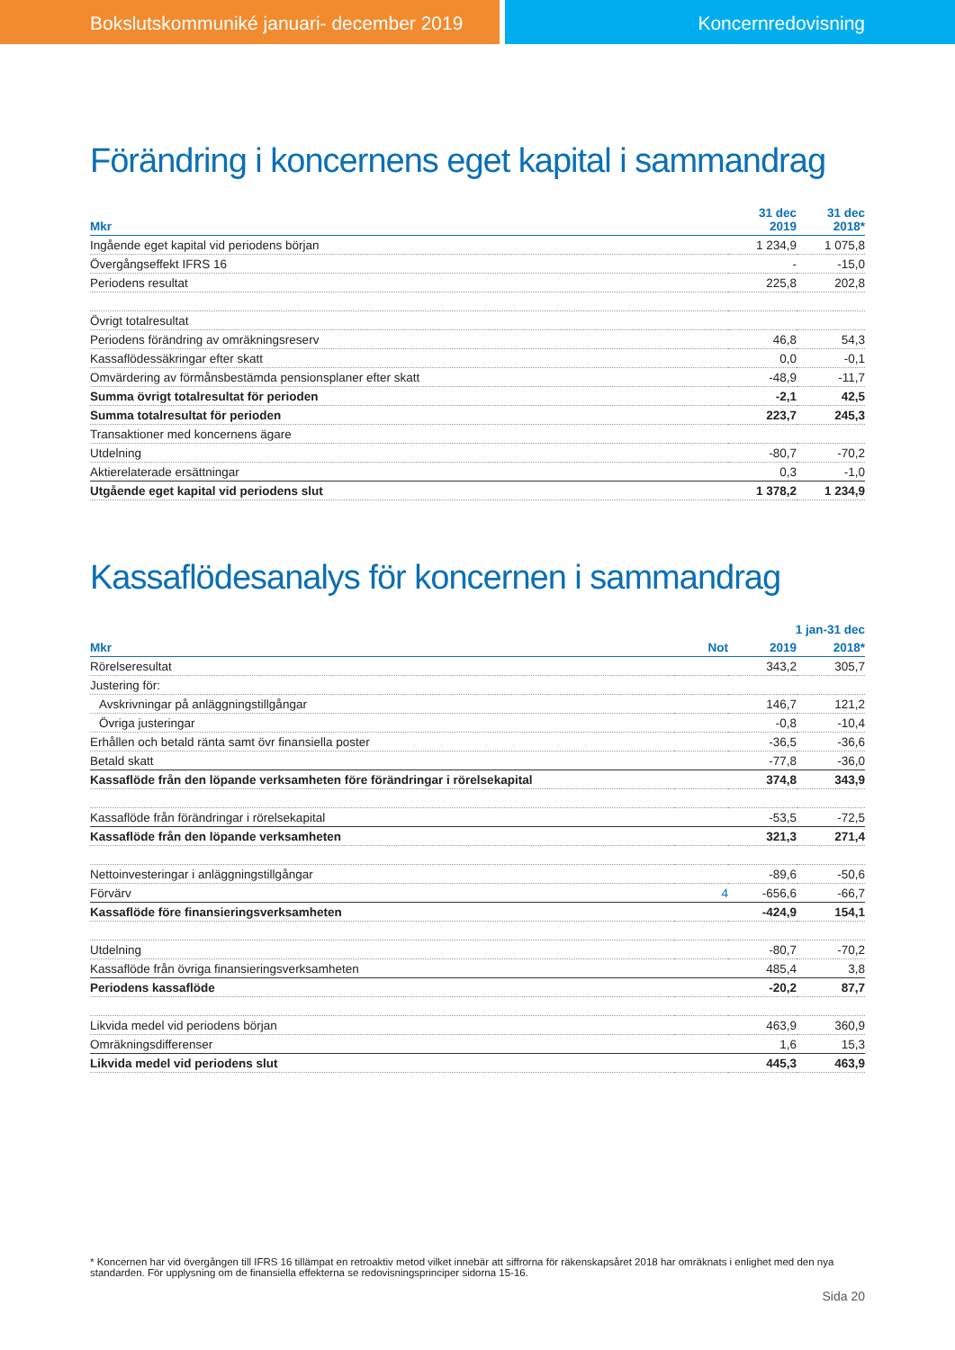Bokslutskommuniké januari- december 2019 Koncernredovisning
Förändring i koncernens eget kapital i sammandrag
| Mkr | 31 dec 2019 | 31 dec 2018* |
| --- | --- | --- |
| Ingående eget kapital vid periodens början | 1 234,9 | 1 075,8 |
| Övergångseffekt IFRS 16 | - | -15,0 |
| Periodens resultat | 225,8 | 202,8 |
| Övrigt totalresultat | | |
| Periodens förändring av omräkningsreserv | 46,8 | 54,3 |
| Kassaflödessäkringar efter skatt | 0,0 | -0,1 |
| Omvärdering av förmånsbestämda pensionsplaner efter skatt | -48,9 | -11,7 |
| Summa övrigt totalresultat för perioden | -2,1 | 42,5 |
| Summa totalresultat för perioden | 223,7 | 245,3 |
| Transaktioner med koncernens ägare | | |
| Utdelning | -80,7 | -70,2 |
| Aktierelaterade ersättningar | 0,3 | -1,0 |
| Utgående eget kapital vid periodens slut | 1 378,2 | 1 234,9 |
Kassaflödesanalys för koncernen i sammandrag
| | | 1 jan-31 dec | |
| --- | --- | --- | --- |
| Mkr | Not | 2019 | 2018* |
| Rörelseresultat | | 343,2 | 305,7 |
| Justering för: | | | |
| Avskrivningar på anläggningstillgångar | | 146,7 | 121,2 |
| Övriga justeringar | | -0,8 | -10,4 |
| Erhållen och betald ränta samt övr finansiella poster | | -36,5 | -36,6 |
| Betald skatt | | -77,8 | -36,0 |
| Kassaflöde från den löpande verksamheten före förändringar i rörelsekapital | | 374,8 | 343,9 |
| Kassaflöde från förändringar i rörelsekapital | | -53,5 | -72,5 |
| Kassaflöde från den löpande verksamheten | | 321,3 | 271,4 |
| Nettoinvesteringar i anläggningstillgångar | | -89,6 | -50,6 |
| Förvärv | 4 | -656,6 | -66,7 |
| Kassaflöde före finansieringsverksamheten | | -424,9 | 154,1 |
| Utdelning | | -80,7 | -70,2 |
| Kassaflöde från övriga finansieringsverksamheten | | 485,4 | 3,8 |
| Periodens kassaflöde | | -20,2 | 87,7 |
| Likvida medel vid periodens början | | 463,9 | 360,9 |
| Omräkningsdifferenser | | 1,6 | 15,3 |
| Likvida medel vid periodens slut | | 445,3 | 463,9 |
* Koncernen har vid övergången till IFRS 16 tillämpat en retroaktiv metod vilket innebär att siffrorna för räkenskapsåret 2018 har omräknats i enlighet med den nya standarden. För upplysning om de finansiella effekterna se redovisningsprinciper sidorna 15-16.
Sida 20